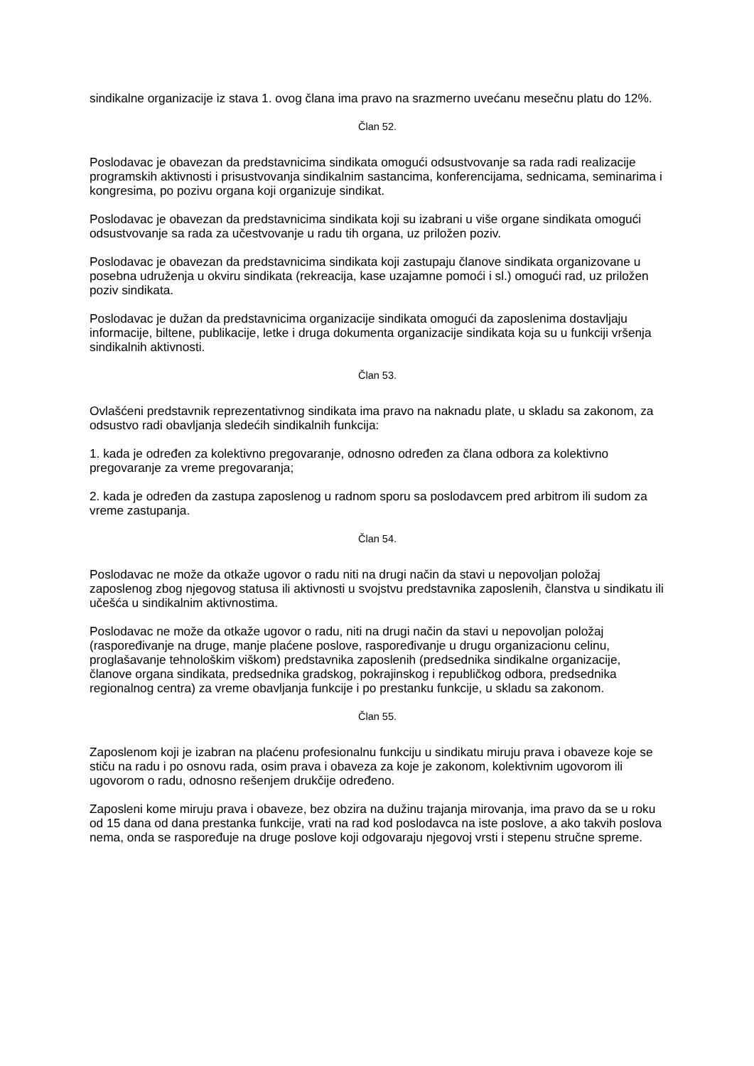sindikalne organizacije iz stava 1. ovog člana ima pravo na srazmerno uvećanu mesečnu platu do 12%.
Član 52.
Poslodavac je obavezan da predstavnicima sindikata omogući odsustvovanje sa rada radi realizacije programskih aktivnosti i prisustvovanja sindikalnim sastancima, konferencijama, sednicama, seminarima i kongresima, po pozivu organa koji organizuje sindikat.
Poslodavac je obavezan da predstavnicima sindikata koji su izabrani u više organe sindikata omogući odsustvovanje sa rada za učestvovanje u radu tih organa, uz priložen poziv.
Poslodavac je obavezan da predstavnicima sindikata koji zastupaju članove sindikata organizovane u posebna udruženja u okviru sindikata (rekreacija, kase uzajamne pomoći i sl.) omogući rad, uz priložen poziv sindikata.
Poslodavac je dužan da predstavnicima organizacije sindikata omogući da zaposlenima dostavljaju informacije, biltene, publikacije, letke i druga dokumenta organizacije sindikata koja su u funkciji vršenja sindikalnih aktivnosti.
Član 53.
Ovlašćeni predstavnik reprezentativnog sindikata ima pravo na naknadu plate, u skladu sa zakonom, za odsustvo radi obavljanja sledećih sindikalnih funkcija:
1. kada je određen za kolektivno pregovaranje, odnosno određen za člana odbora za kolektivno pregovaranje za vreme pregovaranja;
2. kada je određen da zastupa zaposlenog u radnom sporu sa poslodavcem pred arbitrom ili sudom za vreme zastupanja.
Član 54.
Poslodavac ne može da otkaže ugovor o radu niti na drugi način da stavi u nepovoljan položaj zaposlenog zbog njegovog statusa ili aktivnosti u svojstvu predstavnika zaposlenih, članstva u sindikatu ili učešća u sindikalnim aktivnostima.
Poslodavac ne može da otkaže ugovor o radu, niti na drugi način da stavi u nepovoljan položaj (raspoređivanje na druge, manje plaćene poslove, raspoređivanje u drugu organizacionu celinu, proglašavanje tehnološkim viškom) predstavnika zaposlenih (predsednika sindikalne organizacije, članove organa sindikata, predsednika gradskog, pokrajinskog i republičkog odbora, predsednika regionalnog centra) za vreme obavljanja funkcije i po prestanku funkcije, u skladu sa zakonom.
Član 55.
Zaposlenom koji je izabran na plaćenu profesionalnu funkciju u sindikatu miruju prava i obaveze koje se stiču na radu i po osnovu rada, osim prava i obaveza za koje je zakonom, kolektivnim ugovorom ili ugovorom o radu, odnosno rešenjem drukčije određeno.
Zaposleni kome miruju prava i obaveze, bez obzira na dužinu trajanja mirovanja, ima pravo da se u roku od 15 dana od dana prestanka funkcije, vrati na rad kod poslodavca na iste poslove, a ako takvih poslova nema, onda se raspoređuje na druge poslove koji odgovaraju njegovoj vrsti i stepenu stručne spreme.